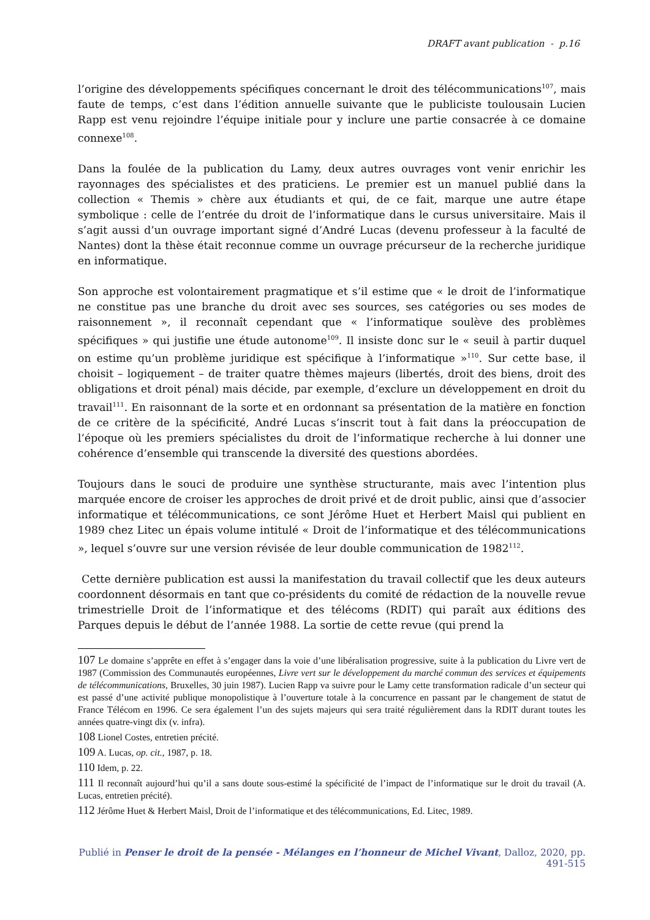DRAFT avant publication - p.16
l’origine des développements spécifiques concernant le droit des télécommunications<sup>107</sup>, mais faute de temps, c’est dans l’édition annuelle suivante que le publiciste toulousain Lucien Rapp est venu rejoindre l’équipe initiale pour y inclure une partie consacrée à ce domaine connexe<sup>108</sup>.
Dans la foulée de la publication du Lamy, deux autres ouvrages vont venir enrichir les rayonnages des spécialistes et des praticiens. Le premier est un manuel publié dans la collection « Themis » chère aux étudiants et qui, de ce fait, marque une autre étape symbolique : celle de l’entrée du droit de l’informatique dans le cursus universitaire. Mais il s’agit aussi d’un ouvrage important signé d’André Lucas (devenu professeur à la faculté de Nantes) dont la thèse était reconnue comme un ouvrage précurseur de la recherche juridique en informatique.
Son approche est volontairement pragmatique et s’il estime que « le droit de l’informatique ne constitue pas une branche du droit avec ses sources, ses catégories ou ses modes de raisonnement », il reconnaît cependant que « l’informatique soulève des problèmes spécifiques » qui justifie une étude autonome<sup>109</sup>. Il insiste donc sur le « seuil à partir duquel on estime qu’un problème juridique est spécifique à l’informatique »<sup>110</sup>. Sur cette base, il choisit – logiquement – de traiter quatre thèmes majeurs (libertés, droit des biens, droit des obligations et droit pénal) mais décide, par exemple, d’exclure un développement en droit du travail<sup>111</sup>. En raisonnant de la sorte et en ordonnant sa présentation de la matière en fonction de ce critère de la spécificité, André Lucas s’inscrit tout à fait dans la préoccupation de l’époque où les premiers spécialistes du droit de l’informatique recherche à lui donner une cohérence d’ensemble qui transcende la diversité des questions abordées.
Toujours dans le souci de produire une synthèse structurante, mais avec l’intention plus marquée encore de croiser les approches de droit privé et de droit public, ainsi que d’associer informatique et télécommunications, ce sont Jérôme Huet et Herbert Maisl qui publient en 1989 chez Litec un épais volume intitulé « Droit de l’informatique et des télécommunications », lequel s’ouvre sur une version révisée de leur double communication de 1982<sup>112</sup>.
Cette dernière publication est aussi la manifestation du travail collectif que les deux auteurs coordonnent désormais en tant que co-présidents du comité de rédaction de la nouvelle revue trimestrielle Droit de l’informatique et des télécoms (RDIT) qui paraît aux éditions des Parques depuis le début de l’année 1988. La sortie de cette revue (qui prend la
107 Le domaine s’apprête en effet à s’engager dans la voie d’une libéralisation progressive, suite à la publication du Livre vert de 1987 (Commission des Communautés européennes, Livre vert sur le développement du marché commun des services et équipements de télécommunications, Bruxelles, 30 juin 1987). Lucien Rapp va suivre pour le Lamy cette transformation radicale d’un secteur qui est passé d’une activité publique monopolistique à l’ouverture totale à la concurrence en passant par le changement de statut de France Télécom en 1996. Ce sera également l’un des sujets majeurs qui sera traité régulièrement dans la RDIT durant toutes les années quatre-vingt dix (v. infra).
108 Lionel Costes, entretien précité.
109 A. Lucas, op. cit., 1987, p. 18.
110 Idem, p. 22.
111 Il reconnaît aujourd’hui qu’il a sans doute sous-estimé la spécificité de l’impact de l’informatique sur le droit du travail (A. Lucas, entretien précité).
112 Jérôme Huet & Herbert Maisl, Droit de l’informatique et des télécommunications, Ed. Litec, 1989.
Publié in Penser le droit de la pensée - Mélanges en l’honneur de Michel Vivant, Dalloz, 2020, pp. 491-515